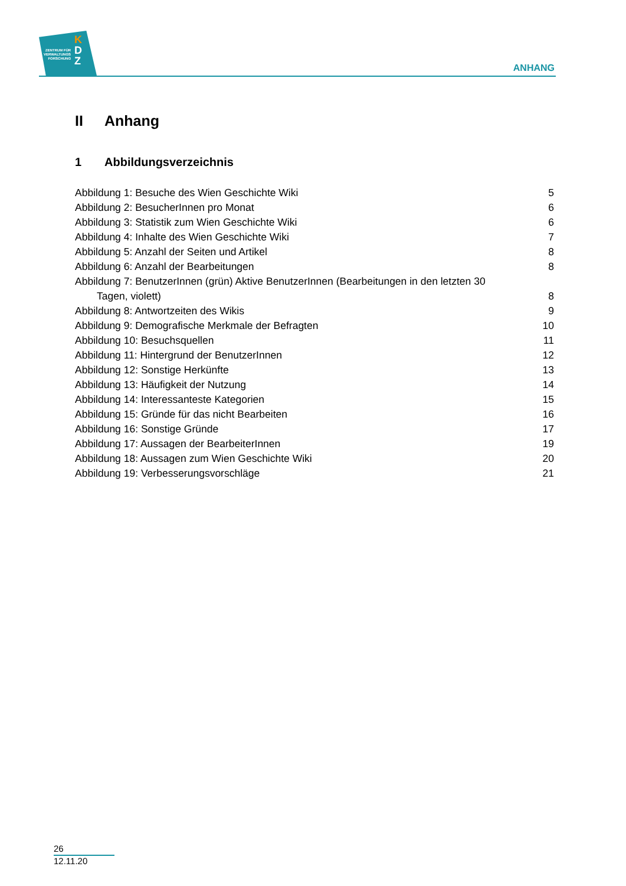ZENTRUM FÜR
VERWALTUNGS
FORSCHUNG
K
D
Z
ANHANG
II Anhang
1 Abbildungsverzeichnis
Abbildung 1: Besuche des Wien Geschichte Wiki 5
Abbildung 2: BesucherInnen pro Monat 6
Abbildung 3: Statistik zum Wien Geschichte Wiki 6
Abbildung 4: Inhalte des Wien Geschichte Wiki 7
Abbildung 5: Anzahl der Seiten und Artikel 8
Abbildung 6: Anzahl der Bearbeitungen 8
Abbildung 7: BenutzerInnen (grün) Aktive BenutzerInnen (Bearbeitungen in den letzten 30
Tagen, violett) 8
Abbildung 8: Antwortzeiten des Wikis 9
Abbildung 9: Demografische Merkmale der Befragten 10
Abbildung 10: Besuchsquellen 11
Abbildung 11: Hintergrund der BenutzerInnen 12
Abbildung 12: Sonstige Herkünfte 13
Abbildung 13: Häufigkeit der Nutzung 14
Abbildung 14: Interessanteste Kategorien 15
Abbildung 15: Gründe für das nicht Bearbeiten 16
Abbildung 16: Sonstige Gründe 17
Abbildung 17: Aussagen der BearbeiterInnen 19
Abbildung 18: Aussagen zum Wien Geschichte Wiki 20
Abbildung 19: Verbesserungsvorschläge 21
26
12.11.20